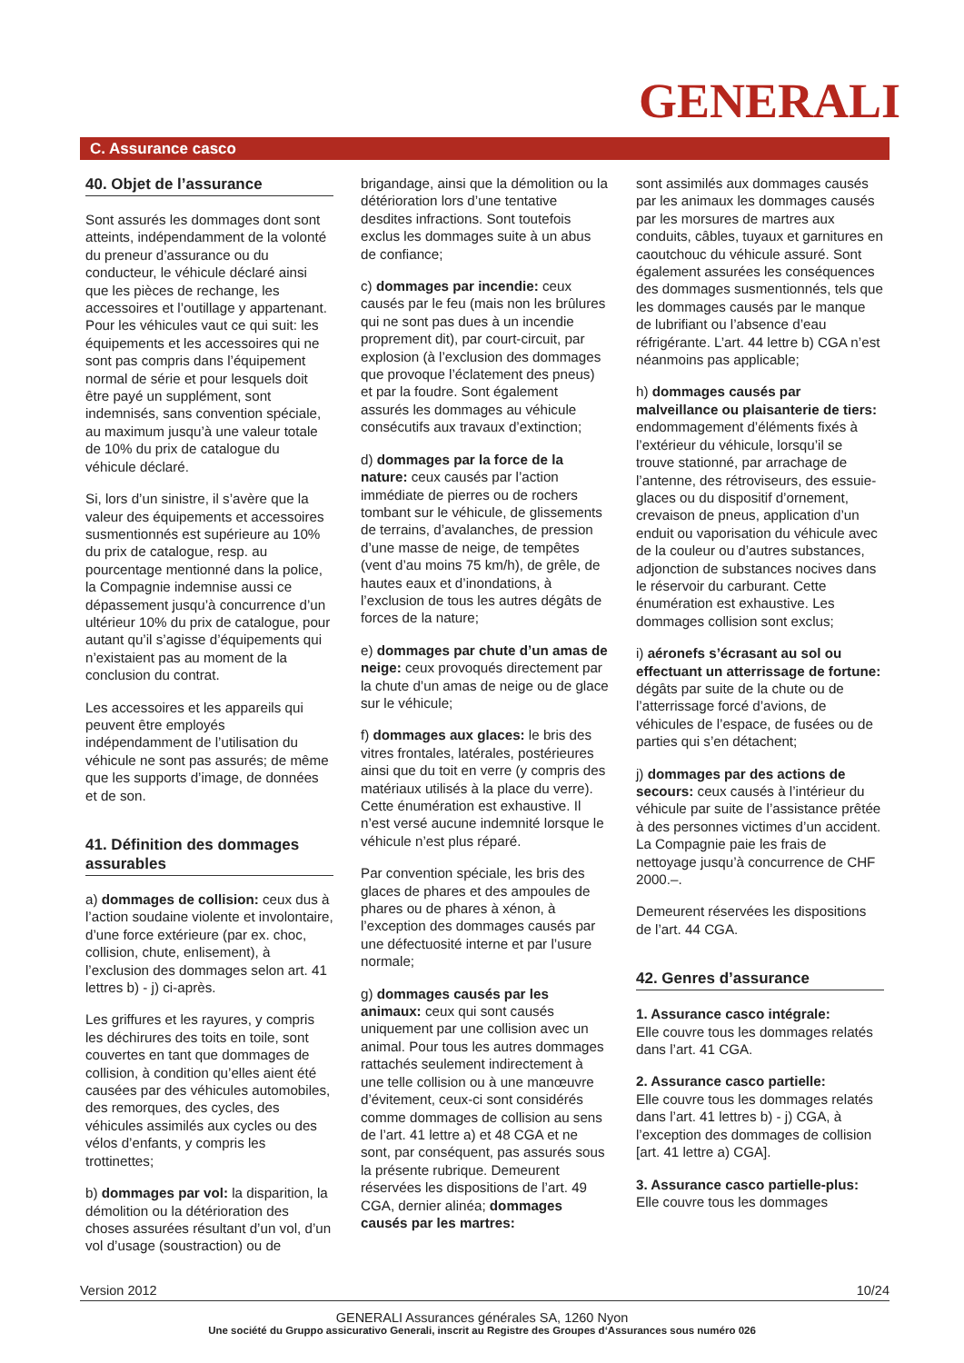GENERALI
C. Assurance casco
40. Objet de l’assurance
Sont assurés les dommages dont sont atteints, indépendamment de la volonté du preneur d’assurance ou du conducteur, le véhicule déclaré ainsi que les pièces de rechange, les accessoires et l’outillage y appartenant. Pour les véhicules vaut ce qui suit: les équipements et les accessoires qui ne sont pas compris dans l’équipement normal de série et pour lesquels doit être payé un supplément, sont indemnisés, sans convention spéciale, au maximum jusqu’à une valeur totale de 10% du prix de catalogue du véhicule déclaré.
Si, lors d’un sinistre, il s’avère que la valeur des équipements et accessoires susmentionnés est supérieure au 10% du prix de catalogue, resp. au pourcentage mentionné dans la police, la Compagnie indemnise aussi ce dépassement jusqu’à concurrence d’un ultérieur 10% du prix de catalogue, pour autant qu’il s’agisse d’équipements qui n’existaient pas au moment de la conclusion du contrat.
Les accessoires et les appareils qui peuvent être employés indépendamment de l’utilisation du véhicule ne sont pas assurés; de même que les supports d’image, de données et de son.
41. Définition des dommages assurables
a) dommages de collision: ceux dus à l’action soudaine violente et involontaire, d’une force extérieure (par ex. choc, collision, chute, enlisement), à l’exclusion des dommages selon art. 41 lettres b) - j) ci-après.
Les griffures et les rayures, y compris les déchirures des toits en toile, sont couvertes en tant que dommages de collision, à condition qu’elles aient été causées par des véhicules automobiles, des remorques, des cycles, des véhicules assimilés aux cycles ou des vélos d’enfants, y compris les trottinettes;
b) dommages par vol: la disparition, la démolition ou la détérioration des choses assurées résultant d’un vol, d’un vol d’usage (soustraction) ou de
brigandage, ainsi que la démolition ou la détérioration lors d’une tentative desdites infractions. Sont toutefois exclus les dommages suite à un abus de confiance;
c) dommages par incendie: ceux causés par le feu (mais non les brûlures qui ne sont pas dues à un incendie proprement dit), par court-circuit, par explosion (à l’exclusion des dommages que provoque l’éclatement des pneus) et par la foudre. Sont également assurés les dommages au véhicule consécutifs aux travaux d’extinction;
d) dommages par la force de la nature: ceux causés par l’action immédiate de pierres ou de rochers tombant sur le véhicule, de glissements de terrains, d’avalanches, de pression d’une masse de neige, de tempêtes (vent d’au moins 75 km/h), de grêle, de hautes eaux et d’inondations, à l’exclusion de tous les autres dégâts de forces de la nature;
e) dommages par chute d’un amas de neige: ceux provoqués directement par la chute d’un amas de neige ou de glace sur le véhicule;
f) dommages aux glaces: le bris des vitres frontales, latérales, postérieures ainsi que du toit en verre (y compris des matériaux utilisés à la place du verre). Cette énumération est exhaustive. Il n’est versé aucune indemnité lorsque le véhicule n’est plus réparé.
Par convention spéciale, les bris des glaces de phares et des ampoules de phares ou de phares à xénon, à l’exception des dommages causés par une défectuosité interne et par l’usure normale;
g) dommages causés par les animaux: ceux qui sont causés uniquement par une collision avec un animal. Pour tous les autres dommages rattachés seulement indirectement à une telle collision ou à une manœuvre d’évitement, ceux-ci sont considérés comme dommages de collision au sens de l’art. 41 lettre a) et 48 CGA et ne sont, par conséquent, pas assurés sous la présente rubrique. Demeurent réservées les dispositions de l’art. 49 CGA, dernier alinéa; dommages causés par les martres:
sont assimilés aux dommages causés par les animaux les dommages causés par les morsures de martres aux conduits, câbles, tuyaux et garnitures en caoutchouc du véhicule assuré. Sont également assurées les conséquences des dommages susmentionnés, tels que les dommages causés par le manque de lubrifiant ou l’absence d’eau réfrigérante. L’art. 44 lettre b) CGA n’est néanmoins pas applicable;
h) dommages causés par malveillance ou plaisanterie de tiers: endommagement d’éléments fixés à l’extérieur du véhicule, lorsqu’il se trouve stationné, par arrachage de l’antenne, des rétroviseurs, des essuie-glaces ou du dispositif d’ornement, crevaison de pneus, application d’un enduit ou vaporisation du véhicule avec de la couleur ou d’autres substances, adjonction de substances nocives dans le réservoir du carburant. Cette énumération est exhaustive. Les dommages collision sont exclus;
i) aéronefs s’écrasant au sol ou effectuant un atterrissage de fortune: dégâts par suite de la chute ou de l’atterrissage forcé d’avions, de véhicules de l’espace, de fusées ou de parties qui s’en détachent;
j) dommages par des actions de secours: ceux causés à l’intérieur du véhicule par suite de l’assistance prêtée à des personnes victimes d’un accident. La Compagnie paie les frais de nettoyage jusqu’à concurrence de CHF 2000.–.
Demeurent réservées les dispositions de l’art. 44 CGA.
42. Genres d’assurance
1. Assurance casco intégrale:
Elle couvre tous les dommages relatés dans l’art. 41 CGA.
2. Assurance casco partielle:
Elle couvre tous les dommages relatés dans l’art. 41 lettres b) - j) CGA, à l’exception des dommages de collision [art. 41 lettre a) CGA].
3. Assurance casco partielle-plus:
Elle couvre tous les dommages
Version 2012 10/24
GENERALI Assurances générales SA, 1260 Nyon
Une société du Gruppo assicurativo Generali, inscrit au Registre des Groupes d‘Assurances sous numéro 026